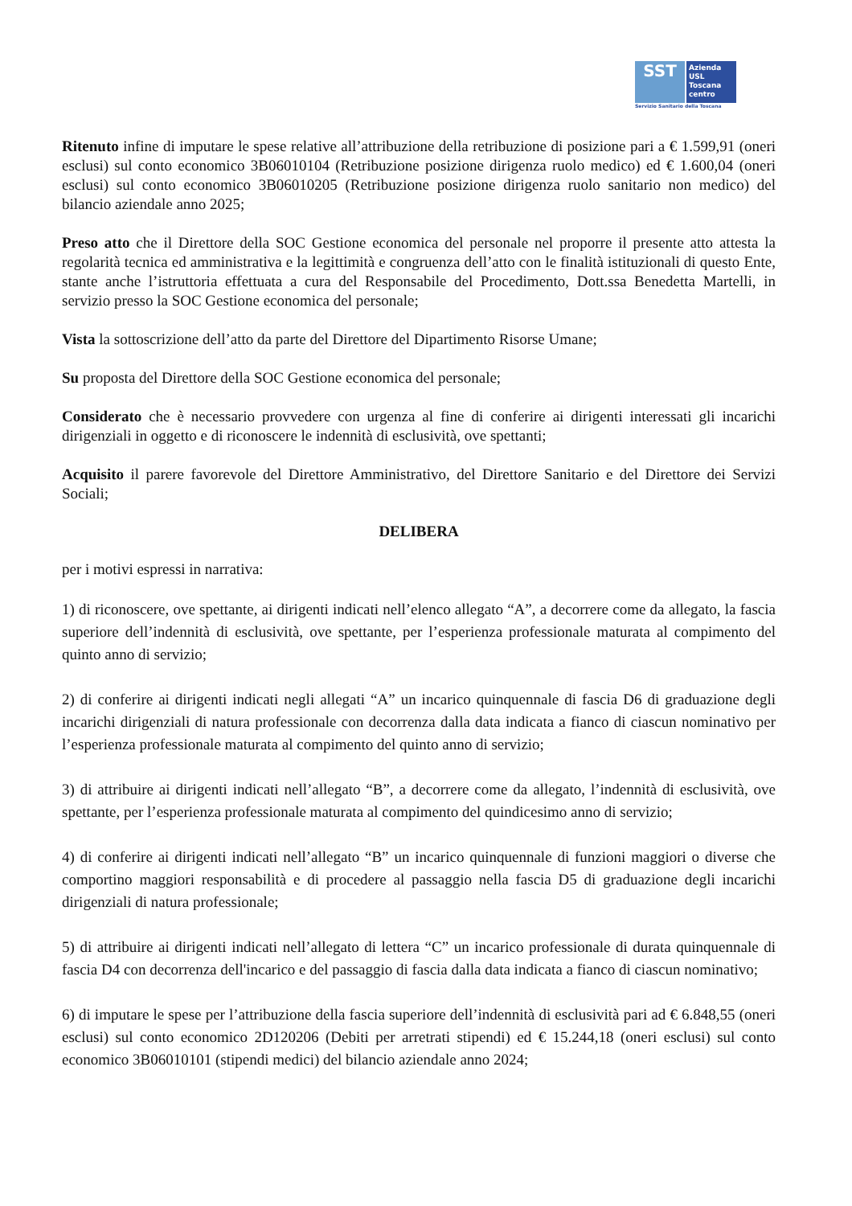SST
Azienda
USL
Toscana
centro
Servizio Sanitario della Toscana
Ritenuto infine di imputare le spese relative all’attribuzione della retribuzione di posizione pari a € 1.599,91 (oneri esclusi) sul conto economico 3B06010104 (Retribuzione posizione dirigenza ruolo medico) ed € 1.600,04 (oneri esclusi) sul conto economico 3B06010205 (Retribuzione posizione dirigenza ruolo sanitario non medico) del bilancio aziendale anno 2025;
Preso atto che il Direttore della SOC Gestione economica del personale nel proporre il presente atto attesta la regolarità tecnica ed amministrativa e la legittimità e congruenza dell’atto con le finalità istituzionali di questo Ente, stante anche l’istruttoria effettuata a cura del Responsabile del Procedimento, Dott.ssa Benedetta Martelli, in servizio presso la SOC Gestione economica del personale;
Vista la sottoscrizione dell’atto da parte del Direttore del Dipartimento Risorse Umane;
Su proposta del Direttore della SOC Gestione economica del personale;
Considerato che è necessario provvedere con urgenza al fine di conferire ai dirigenti interessati gli incarichi dirigenziali in oggetto e di riconoscere le indennità di esclusività, ove spettanti;
Acquisito il parere favorevole del Direttore Amministrativo, del Direttore Sanitario e del Direttore dei Servizi Sociali;
DELIBERA
per i motivi espressi in narrativa:
1) di riconoscere, ove spettante, ai dirigenti indicati nell’elenco allegato “A”, a decorrere come da allegato, la fascia superiore dell’indennità di esclusività, ove spettante, per l’esperienza professionale maturata al compimento del quinto anno di servizio;
2) di conferire ai dirigenti indicati negli allegati “A” un incarico quinquennale di fascia D6 di graduazione degli incarichi dirigenziali di natura professionale con decorrenza dalla data indicata a fianco di ciascun nominativo per l’esperienza professionale maturata al compimento del quinto anno di servizio;
3) di attribuire ai dirigenti indicati nell’allegato “B”, a decorrere come da allegato, l’indennità di esclusività, ove spettante, per l’esperienza professionale maturata al compimento del quindicesimo anno di servizio;
4) di conferire ai dirigenti indicati nell’allegato “B” un incarico quinquennale di funzioni maggiori o diverse che comportino maggiori responsabilità e di procedere al passaggio nella fascia D5 di graduazione degli incarichi dirigenziali di natura professionale;
5) di attribuire ai dirigenti indicati nell’allegato di lettera “C” un incarico professionale di durata quinquennale di fascia D4 con decorrenza dell'incarico e del passaggio di fascia dalla data indicata a fianco di ciascun nominativo;
6) di imputare le spese per l’attribuzione della fascia superiore dell’indennità di esclusività pari ad € 6.848,55 (oneri esclusi) sul conto economico 2D120206 (Debiti per arretrati stipendi) ed € 15.244,18 (oneri esclusi) sul conto economico 3B06010101 (stipendi medici) del bilancio aziendale anno 2024;